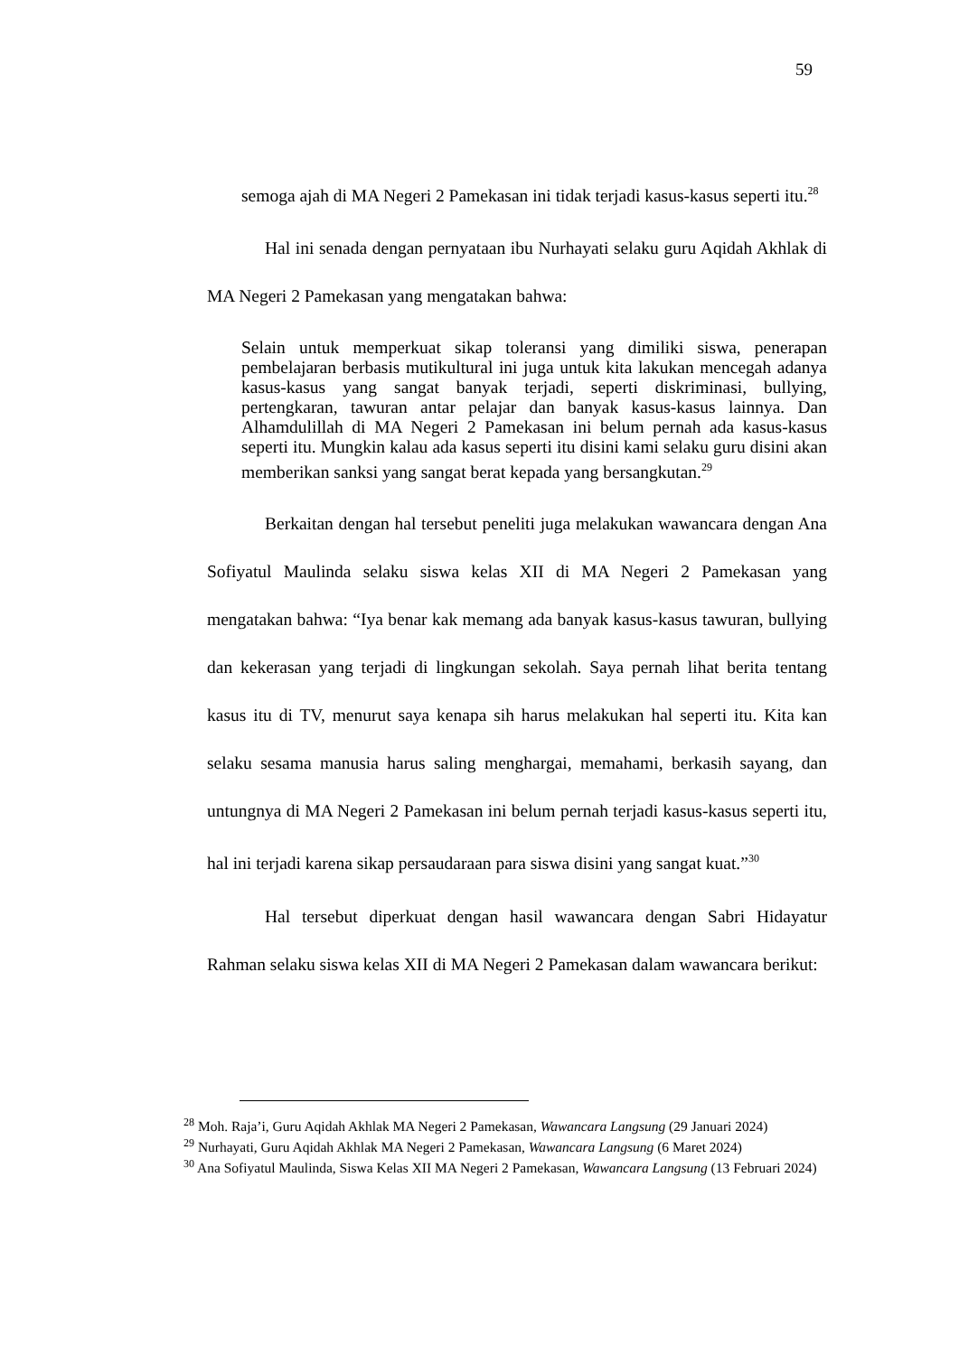59
semoga ajah di MA Negeri 2 Pamekasan ini tidak terjadi kasus-kasus seperti itu.<sup>28</sup>
Hal ini senada dengan pernyataan ibu Nurhayati selaku guru Aqidah Akhlak di MA Negeri 2 Pamekasan yang mengatakan bahwa:
Selain untuk memperkuat sikap toleransi yang dimiliki siswa, penerapan pembelajaran berbasis mutikultural ini juga untuk kita lakukan mencegah adanya kasus-kasus yang sangat banyak terjadi, seperti diskriminasi, bullying, pertengkaran, tawuran antar pelajar dan banyak kasus-kasus lainnya. Dan Alhamdulillah di MA Negeri 2 Pamekasan ini belum pernah ada kasus-kasus seperti itu. Mungkin kalau ada kasus seperti itu disini kami selaku guru disini akan memberikan sanksi yang sangat berat kepada yang bersangkutan.<sup>29</sup>
Berkaitan dengan hal tersebut peneliti juga melakukan wawancara dengan Ana Sofiyatul Maulinda selaku siswa kelas XII di MA Negeri 2 Pamekasan yang mengatakan bahwa: “Iya benar kak memang ada banyak kasus-kasus tawuran, bullying dan kekerasan yang terjadi di lingkungan sekolah. Saya pernah lihat berita tentang kasus itu di TV, menurut saya kenapa sih harus melakukan hal seperti itu. Kita kan selaku sesama manusia harus saling menghargai, memahami, berkasih sayang, dan untungnya di MA Negeri 2 Pamekasan ini belum pernah terjadi kasus-kasus seperti itu, hal ini terjadi karena sikap persaudaraan para siswa disini yang sangat kuat.”<sup>30</sup>
Hal tersebut diperkuat dengan hasil wawancara dengan Sabri Hidayatur Rahman selaku siswa kelas XII di MA Negeri 2 Pamekasan dalam wawancara berikut:
<sup>28</sup> Moh. Raja’i, Guru Aqidah Akhlak MA Negeri 2 Pamekasan, Wawancara Langsung (29 Januari 2024)
<sup>29</sup> Nurhayati, Guru Aqidah Akhlak MA Negeri 2 Pamekasan, Wawancara Langsung (6 Maret 2024)
<sup>30</sup> Ana Sofiyatul Maulinda, Siswa Kelas XII MA Negeri 2 Pamekasan, Wawancara Langsung (13 Februari 2024)